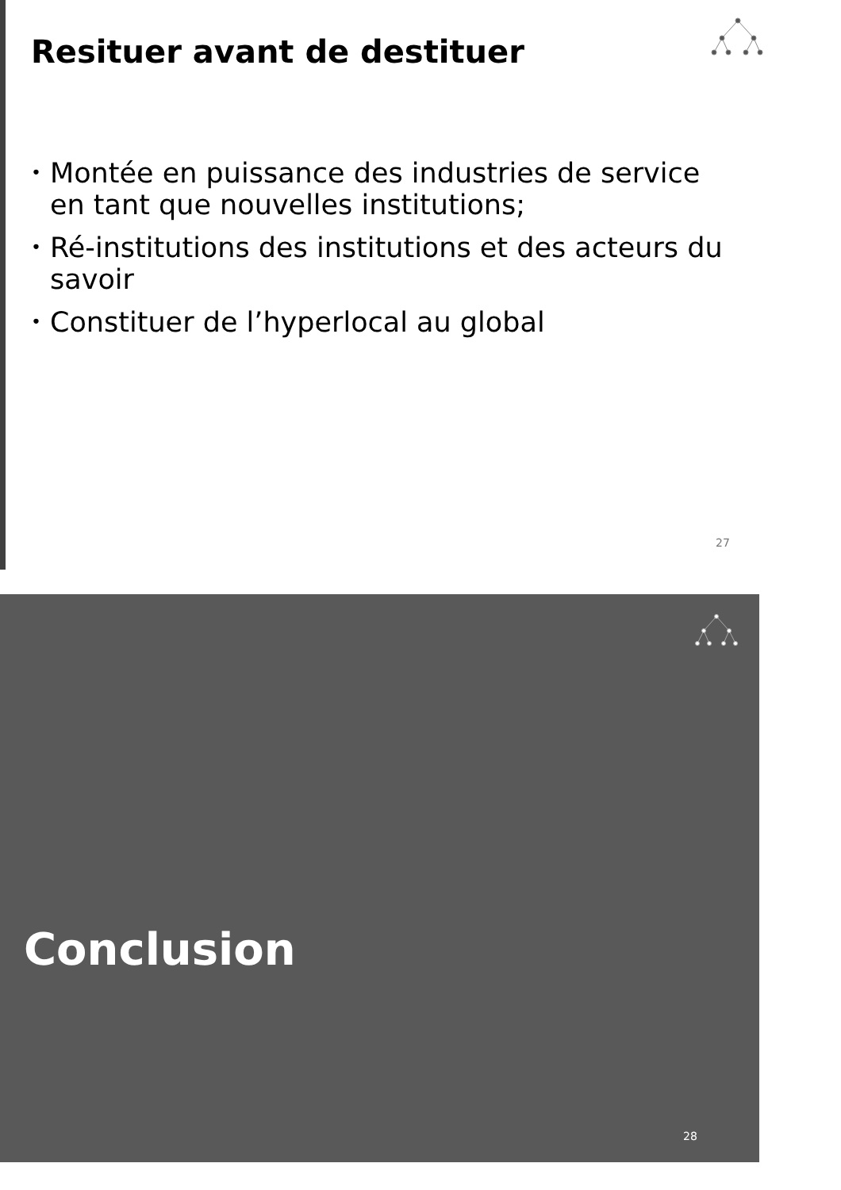Resituer avant de destituer
• Montée en puissance des industries de service en tant que nouvelles institutions;
• Ré-institutions des institutions et des acteurs du savoir
• Constituer de l’hyperlocal au global
27
Conclusion
28